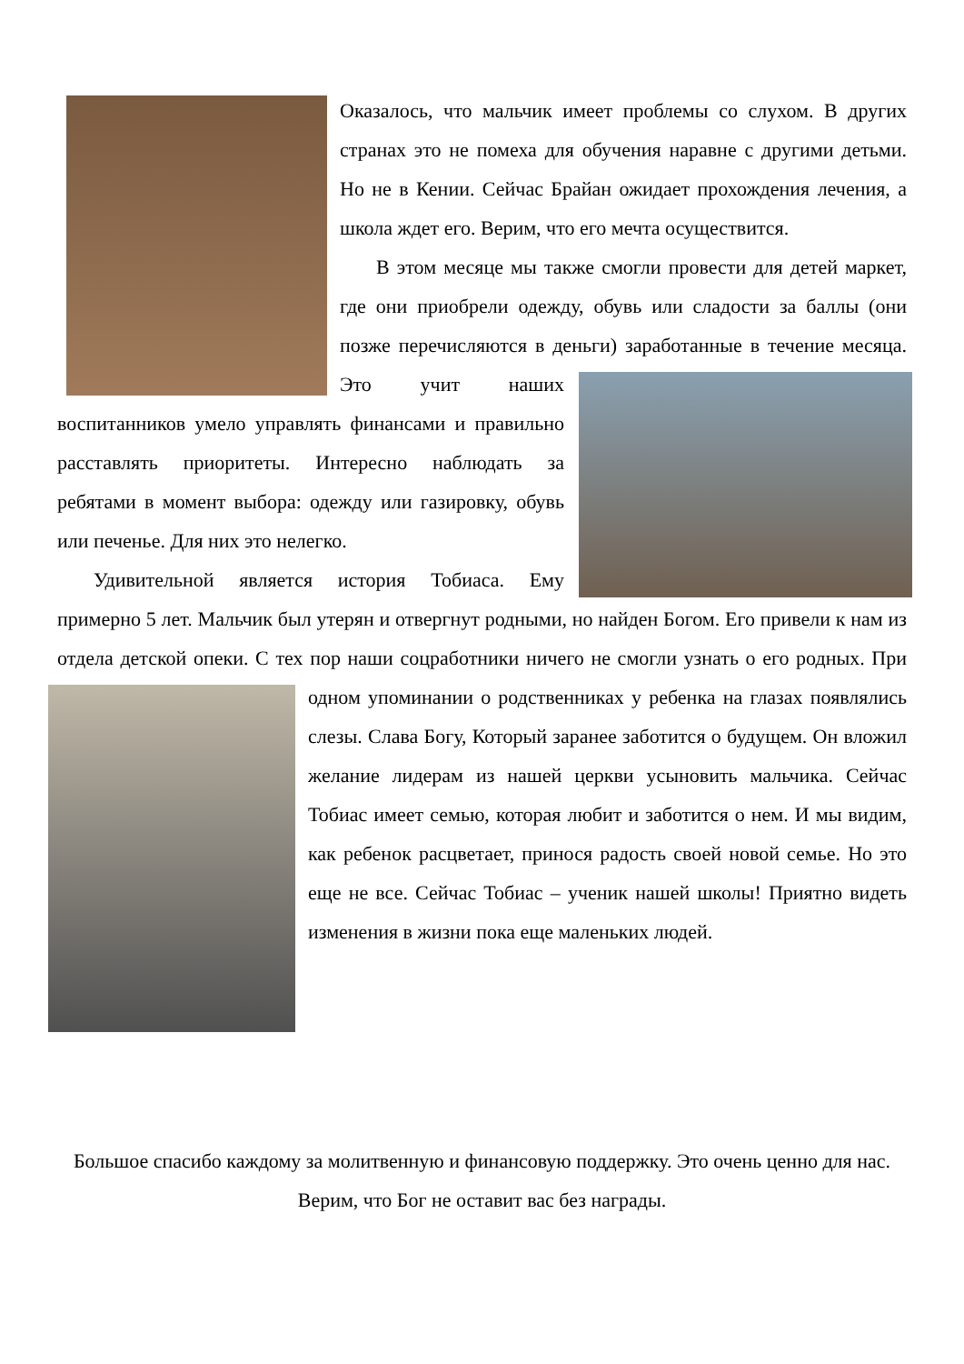Оказалось, что мальчик имеет проблемы со слухом. В других странах это не помеха для обучения наравне с другими детьми. Но не в Кении. Сейчас Брайан ожидает прохождения лечения, а школа ждет его. Верим, что его мечта осуществится.
В этом месяце мы также смогли провести для детей маркет, где они приобрели одежду, обувь или сладости за баллы (они позже перечисляются в деньги) заработанные в течение месяца. Это учит наших воспитанников умело управлять финансами и правильно расставлять приоритеты. Интересно наблюдать за ребятами в момент выбора: одежду или газировку, обувь или печенье. Для них это нелегко.
Удивительной является история Тобиаса. Ему примерно 5 лет. Мальчик был утерян и отвергнут родными, но найден Богом. Его привели к нам из отдела детской опеки. С тех пор наши соцработники ничего не смогли узнать о его родных. При одном упоминании о родственниках у ребенка на глазах появлялись слезы. Слава Богу, Который заранее заботится о будущем. Он вложил желание лидерам из нашей церкви усыновить мальчика. Сейчас Тобиас имеет семью, которая любит и заботится о нем. И мы видим, как ребенок расцветает, принося радость своей новой семье. Но это еще не все. Сейчас Тобиас – ученик нашей школы! Приятно видеть изменения в жизни пока еще маленьких людей.
Большое спасибо каждому за молитвенную и финансовую поддержку. Это очень ценно для нас. Верим, что Бог не оставит вас без награды.